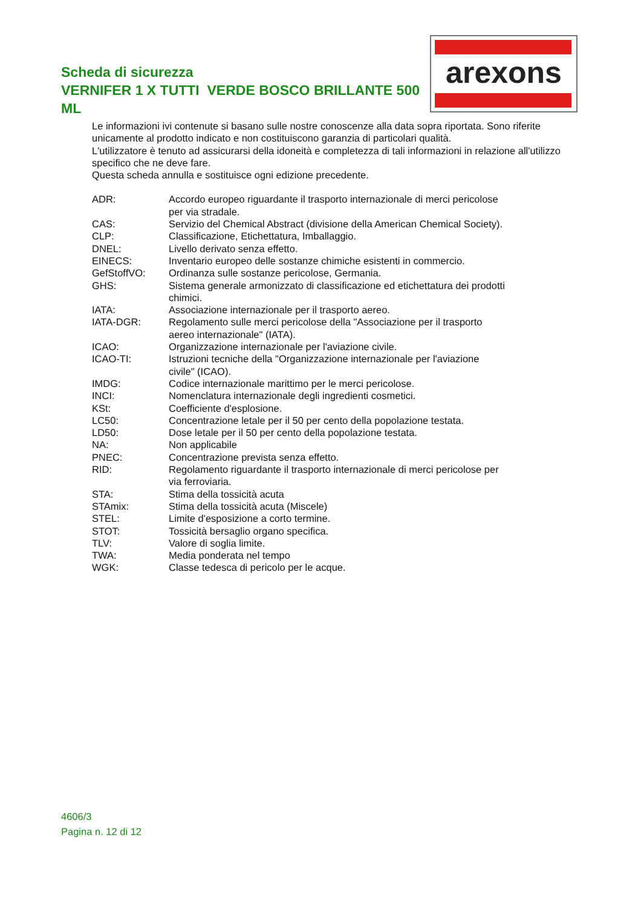Scheda di sicurezza
VERNIFER 1 X TUTTI VERDE BOSCO BRILLANTE 500 ML
arexons
Le informazioni ivi contenute si basano sulle nostre conoscenze alla data sopra riportata. Sono riferite unicamente al prodotto indicato e non costituiscono garanzia di particolari qualità.
L'utilizzatore è tenuto ad assicurarsi della idoneità e completezza di tali informazioni in relazione all'utilizzo specifico che ne deve fare.
Questa scheda annulla e sostituisce ogni edizione precedente.
| ADR: | Accordo europeo riguardante il trasporto internazionale di merci pericolose per via stradale. |
| CAS: | Servizio del Chemical Abstract (divisione della American Chemical Society). |
| CLP: | Classificazione, Etichettatura, Imballaggio. |
| DNEL: | Livello derivato senza effetto. |
| EINECS: | Inventario europeo delle sostanze chimiche esistenti in commercio. |
| GefStoffVO: | Ordinanza sulle sostanze pericolose, Germania. |
| GHS: | Sistema generale armonizzato di classificazione ed etichettatura dei prodotti chimici. |
| IATA: | Associazione internazionale per il trasporto aereo. |
| IATA-DGR: | Regolamento sulle merci pericolose della "Associazione per il trasporto aereo internazionale" (IATA). |
| ICAO: | Organizzazione internazionale per l'aviazione civile. |
| ICAO-TI: | Istruzioni tecniche della "Organizzazione internazionale per l'aviazione civile" (ICAO). |
| IMDG: | Codice internazionale marittimo per le merci pericolose. |
| INCI: | Nomenclatura internazionale degli ingredienti cosmetici. |
| KSt: | Coefficiente d'esplosione. |
| LC50: | Concentrazione letale per il 50 per cento della popolazione testata. |
| LD50: | Dose letale per il 50 per cento della popolazione testata. |
| NA: | Non applicabile |
| PNEC: | Concentrazione prevista senza effetto. |
| RID: | Regolamento riguardante il trasporto internazionale di merci pericolose per via ferroviaria. |
| STA: | Stima della tossicità acuta |
| STAmix: | Stima della tossicità acuta (Miscele) |
| STEL: | Limite d'esposizione a corto termine. |
| STOT: | Tossicità bersaglio organo specifica. |
| TLV: | Valore di soglia limite. |
| TWA: | Media ponderata nel tempo |
| WGK: | Classe tedesca di pericolo per le acque. |
4606/3
Pagina n. 12 di 12